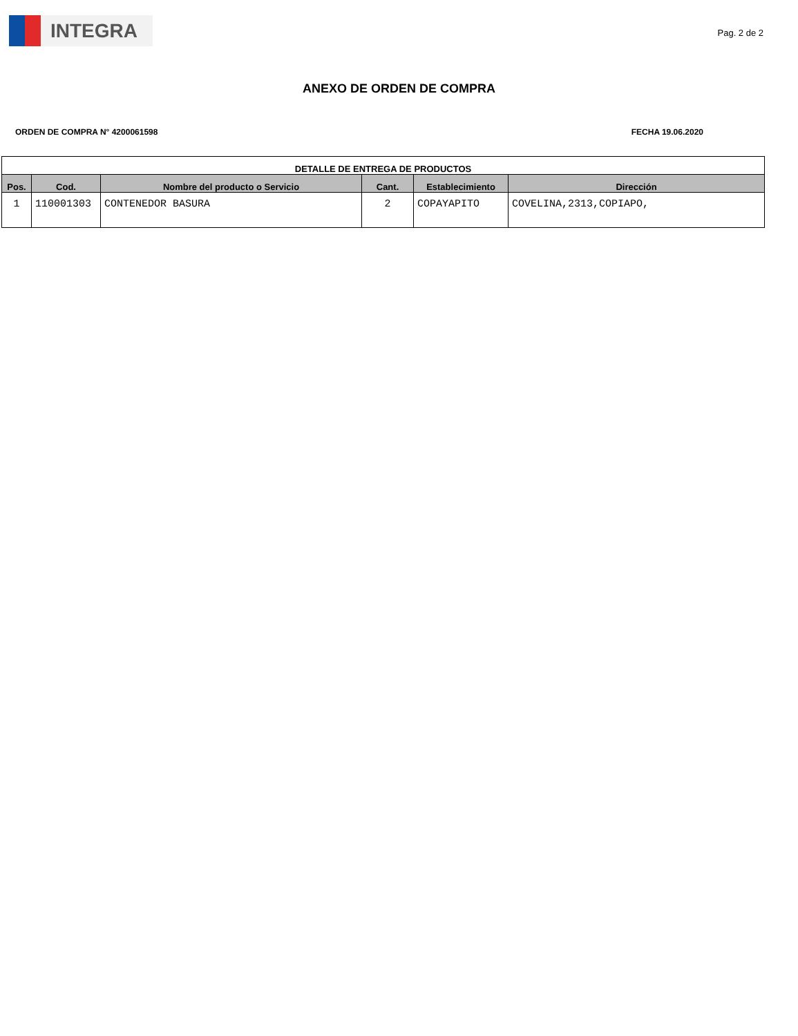INTEGRA
Pag. 2 de 2
ANEXO DE ORDEN DE COMPRA
ORDEN DE COMPRA N° 4200061598 FECHA 19.06.2020
| DETALLE DE ENTREGA DE PRODUCTOS | | | | | |
| --- | --- | --- | --- | --- | --- |
| Pos. | Cod. | Nombre del producto o Servicio | Cant. | Establecimiento | Dirección |
| 1 | 110001303 | CONTENEDOR BASURA | 2 | COPAYAPITO | COVELINA,2313,COPIAPO, |